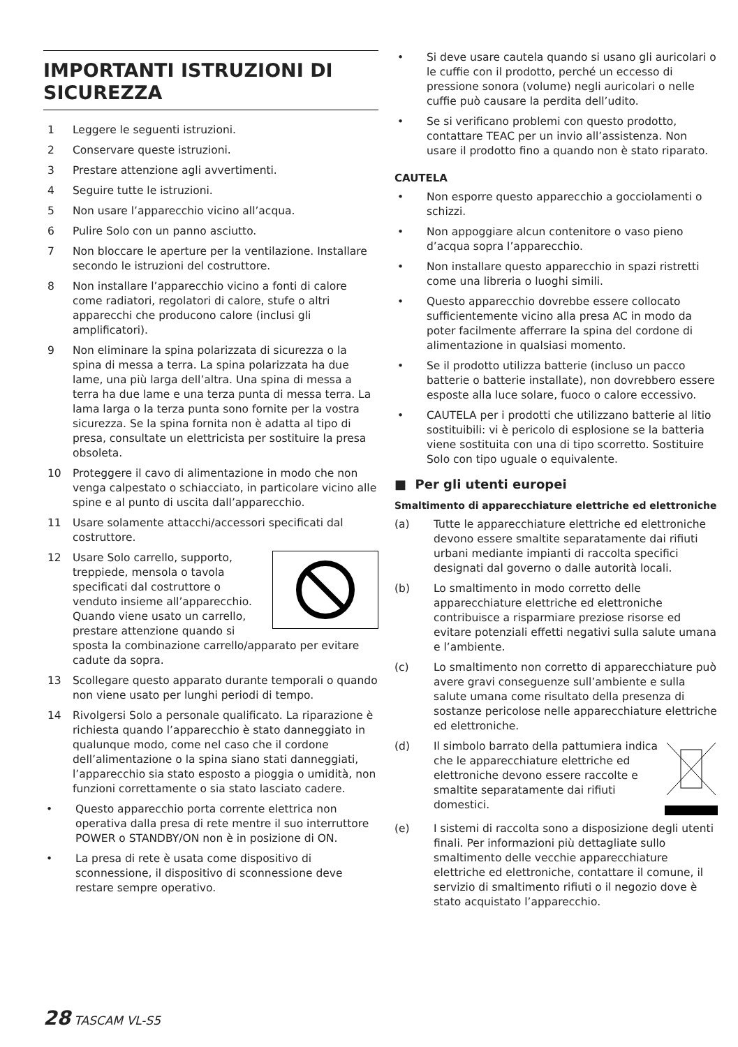IMPORTANTI ISTRUZIONI DI SICUREZZA
1 Leggere le seguenti istruzioni.
2 Conservare queste istruzioni.
3 Prestare attenzione agli avvertimenti.
4 Seguire tutte le istruzioni.
5 Non usare l’apparecchio vicino all’acqua.
6 Pulire Solo con un panno asciutto.
7 Non bloccare le aperture per la ventilazione. Installare secondo le istruzioni del costruttore.
8 Non installare l’apparecchio vicino a fonti di calore come radiatori, regolatori di calore, stufe o altri apparecchi che producono calore (inclusi gli amplificatori).
9 Non eliminare la spina polarizzata di sicurezza o la spina di messa a terra. La spina polarizzata ha due lame, una più larga dell’altra. Una spina di messa a terra ha due lame e una terza punta di messa terra. La lama larga o la terza punta sono fornite per la vostra sicurezza. Se la spina fornita non è adatta al tipo di presa, consultate un elettricista per sostituire la presa obsoleta.
10 Proteggere il cavo di alimentazione in modo che non venga calpestato o schiacciato, in particolare vicino alle spine e al punto di uscita dall’apparecchio.
11 Usare solamente attacchi/accessori specificati dal costruttore.
12 Usare Solo carrello, supporto, treppiede, mensola o tavola specificati dal costruttore o venduto insieme all’apparecchio. Quando viene usato un carrello, prestare attenzione quando si sposta la combinazione carrello/apparato per evitare cadute da sopra.
13 Scollegare questo apparato durante temporali o quando non viene usato per lunghi periodi di tempo.
14 Rivolgersi Solo a personale qualificato. La riparazione è richiesta quando l’apparecchio è stato danneggiato in qualunque modo, come nel caso che il cordone dell’alimentazione o la spina siano stati danneggiati, l’apparecchio sia stato esposto a pioggia o umidità, non funzioni correttamente o sia stato lasciato cadere.
• Questo apparecchio porta corrente elettrica non operativa dalla presa di rete mentre il suo interruttore POWER o STANDBY/ON non è in posizione di ON.
• La presa di rete è usata come dispositivo di sconnessione, il dispositivo di sconnessione deve restare sempre operativo.
• Si deve usare cautela quando si usano gli auricolari o le cuffie con il prodotto, perché un eccesso di pressione sonora (volume) negli auricolari o nelle cuffie può causare la perdita dell’udito.
• Se si verificano problemi con questo prodotto, contattare TEAC per un invio all’assistenza. Non usare il prodotto fino a quando non è stato riparato.
CAUTELA
• Non esporre questo apparecchio a gocciolamenti o schizzi.
• Non appoggiare alcun contenitore o vaso pieno d’acqua sopra l’apparecchio.
• Non installare questo apparecchio in spazi ristretti come una libreria o luoghi simili.
• Questo apparecchio dovrebbe essere collocato sufficientemente vicino alla presa AC in modo da poter facilmente afferrare la spina del cordone di alimentazione in qualsiasi momento.
• Se il prodotto utilizza batterie (incluso un pacco batterie o batterie installate), non dovrebbero essere esposte alla luce solare, fuoco o calore eccessivo.
• CAUTELA per i prodotti che utilizzano batterie al litio sostituibili: vi è pericolo di esplosione se la batteria viene sostituita con una di tipo scorretto. Sostituire Solo con tipo uguale o equivalente.
■ Per gli utenti europei
Smaltimento di apparecchiature elettriche ed elettroniche
(a) Tutte le apparecchiature elettriche ed elettroniche devono essere smaltite separatamente dai rifiuti urbani mediante impianti di raccolta specifici designati dal governo o dalle autorità locali.
(b) Lo smaltimento in modo corretto delle apparecchiature elettriche ed elettroniche contribuisce a risparmiare preziose risorse ed evitare potenziali effetti negativi sulla salute umana e l’ambiente.
(c) Lo smaltimento non corretto di apparecchiature può avere gravi conseguenze sull’ambiente e sulla salute umana come risultato della presenza di sostanze pericolose nelle apparecchiature elettriche ed elettroniche.
(d) Il simbolo barrato della pattumiera indica che le apparecchiature elettriche ed elettroniche devono essere raccolte e smaltite separatamente dai rifiuti domestici.
(e) I sistemi di raccolta sono a disposizione degli utenti finali. Per informazioni più dettagliate sullo smaltimento delle vecchie apparecchiature elettriche ed elettroniche, contattare il comune, il servizio di smaltimento rifiuti o il negozio dove è stato acquistato l’apparecchio.
28 TASCAM VL-S5